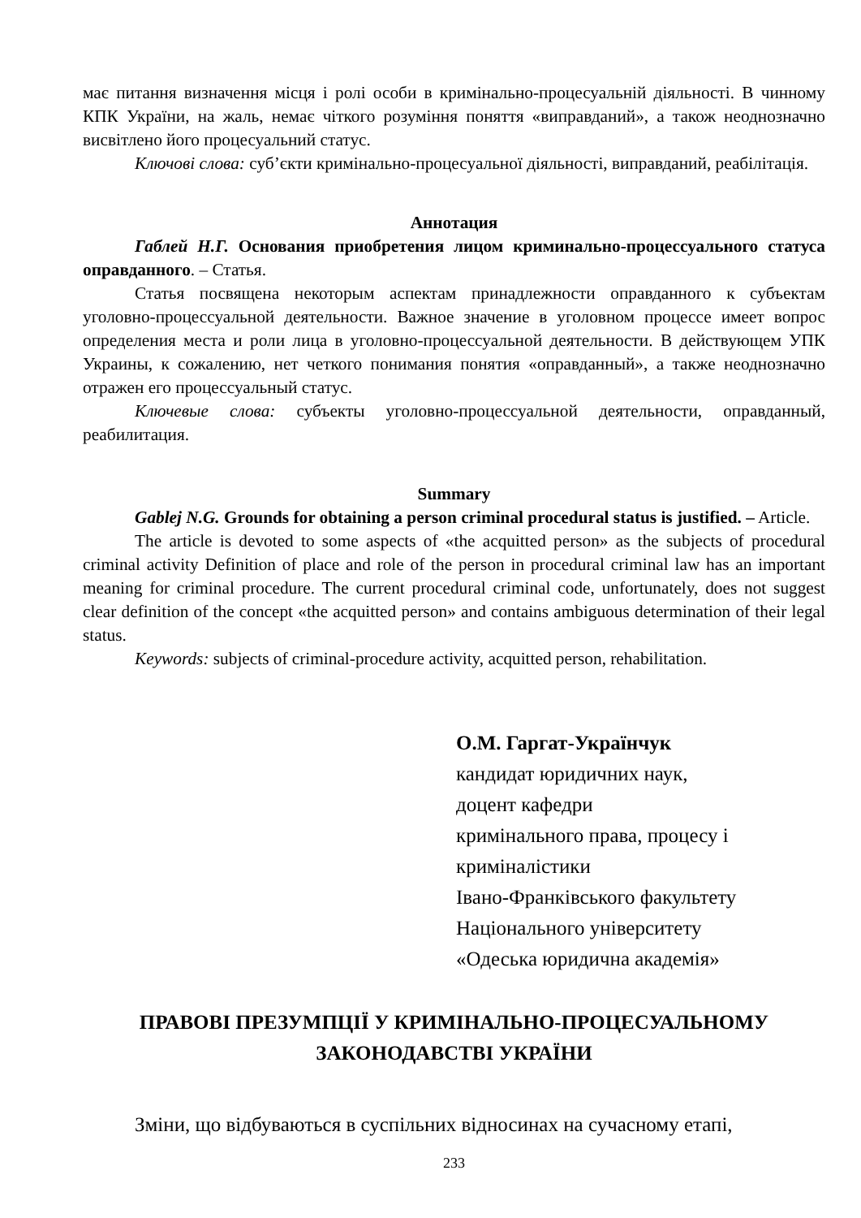має питання визначення місця і ролі особи в кримінально-процесуальній діяльності. В чинному КПК України, на жаль, немає чіткого розуміння поняття «виправданий», а також неоднозначно висвітлено його процесуальний статус.
Ключові слова: суб’єкти кримінально-процесуальної діяльності, виправданий, реабілітація.
Аннотация
Габлей Н.Г. Основания приобретения лицом криминально-процессуального статуса оправданного. – Статья.
Статья посвящена некоторым аспектам принадлежности оправданного к субъектам уголовно-процессуальной деятельности. Важное значение в уголовном процессе имеет вопрос определения места и роли лица в уголовно-процессуальной деятельности. В действующем УПК Украины, к сожалению, нет четкого понимания понятия «оправданный», а также неоднозначно отражен его процессуальный статус.
Ключевые слова: субъекты уголовно-процессуальной деятельности, оправданный, реабилитация.
Summary
Gablej N.G. Grounds for obtaining a person criminal procedural status is justified. – Article.
The article is devoted to some aspects of «the acquitted person» as the subjects of procedural criminal activity Definition of place and role of the person in procedural criminal law has an important meaning for criminal procedure. The current procedural criminal code, unfortunately, does not suggest clear definition of the concept «the acquitted person» and contains ambiguous determination of their legal status.
Keywords: subjects of criminal-procedure activity, acquitted person, rehabilitation.
О.М. Гаргат-Українчук
кандидат юридичних наук,
доцент кафедри
кримінального права, процесу і
криміналістики
Івано-Франківського факультету
Національного університету
«Одеська юридична академія»
ПРАВОВІ ПРЕЗУМПЦІЇ У КРИМІНАЛЬНО-ПРОЦЕСУАЛЬНОМУ
ЗАКОНОДАВСТВІ УКРАЇНИ
Зміни, що відбуваються в суспільних відносинах на сучасному етапі,
233